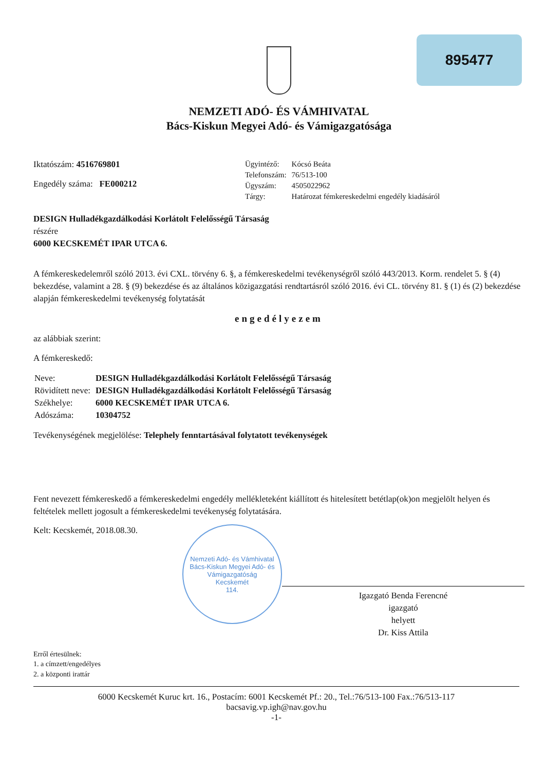895477
NEMZETI ADÓ- ÉS VÁMHIVATAL
Bács-Kiskun Megyei Adó- és Vámigazgatósága
Iktatószám: 4516769801
Engedély száma: FE000212
| Ügyintéző: | Kócsó Beáta |
| Telefonszám: | 76/513-100 |
| Ügyszám: | 4505022962 |
| Tárgy: | Határozat fémkereskedelmi engedély kiadásáról |
DESIGN Hulladékgazdálkodási Korlátolt Felelősségű Társaság
részére
6000 KECSKEMÉT IPAR UTCA 6.
A fémkereskedelemről szóló 2013. évi CXL. törvény 6. §, a fémkereskedelmi tevékenységről szóló 443/2013. Korm. rendelet 5. § (4) bekezdése, valamint a 28. § (9) bekezdése és az általános közigazgatási rendtartásról szóló 2016. évi CL. törvény 81. § (1) és (2) bekezdése alapján fémkereskedelmi tevékenység folytatását
engedélyezem
az alábbiak szerint:
A fémkereskedő:
| Neve: | DESIGN Hulladékgazdálkodási Korlátolt Felelősségű Társaság |
| Rövidített neve: | DESIGN Hulladékgazdálkodási Korlátolt Felelősségű Társaság |
| Székhelye: | 6000 KECSKEMÉT IPAR UTCA 6. |
| Adószáma: | 10304752 |
Tevékenységének megjelölése: Telephely fenntartásával folytatott tevékenységek
Fent nevezett fémkereskedő a fémkereskedelmi engedély mellékleteként kiállított és hitelesített betétlap(ok)on megjelölt helyen és feltételek mellett jogosult a fémkereskedelmi tevékenység folytatására.
Kelt: Kecskemét, 2018.08.30.
Nemzeti Adó- és Vámhivatal
Bács-Kiskun Megyei Adó- és Vámigazgatóság
Kecskemét
114.
Igazgató Benda Ferencné
igazgató
helyett
Dr. Kiss Attila
Erről értesülnek:
1. a címzett/engedélyes
2. a központi irattár
6000 Kecskemét Kuruc krt. 16., Postacím: 6001 Kecskemét Pf.: 20., Tel.:76/513-100 Fax.:76/513-117
bacsavig.vp.igh@nav.gov.hu
-1-